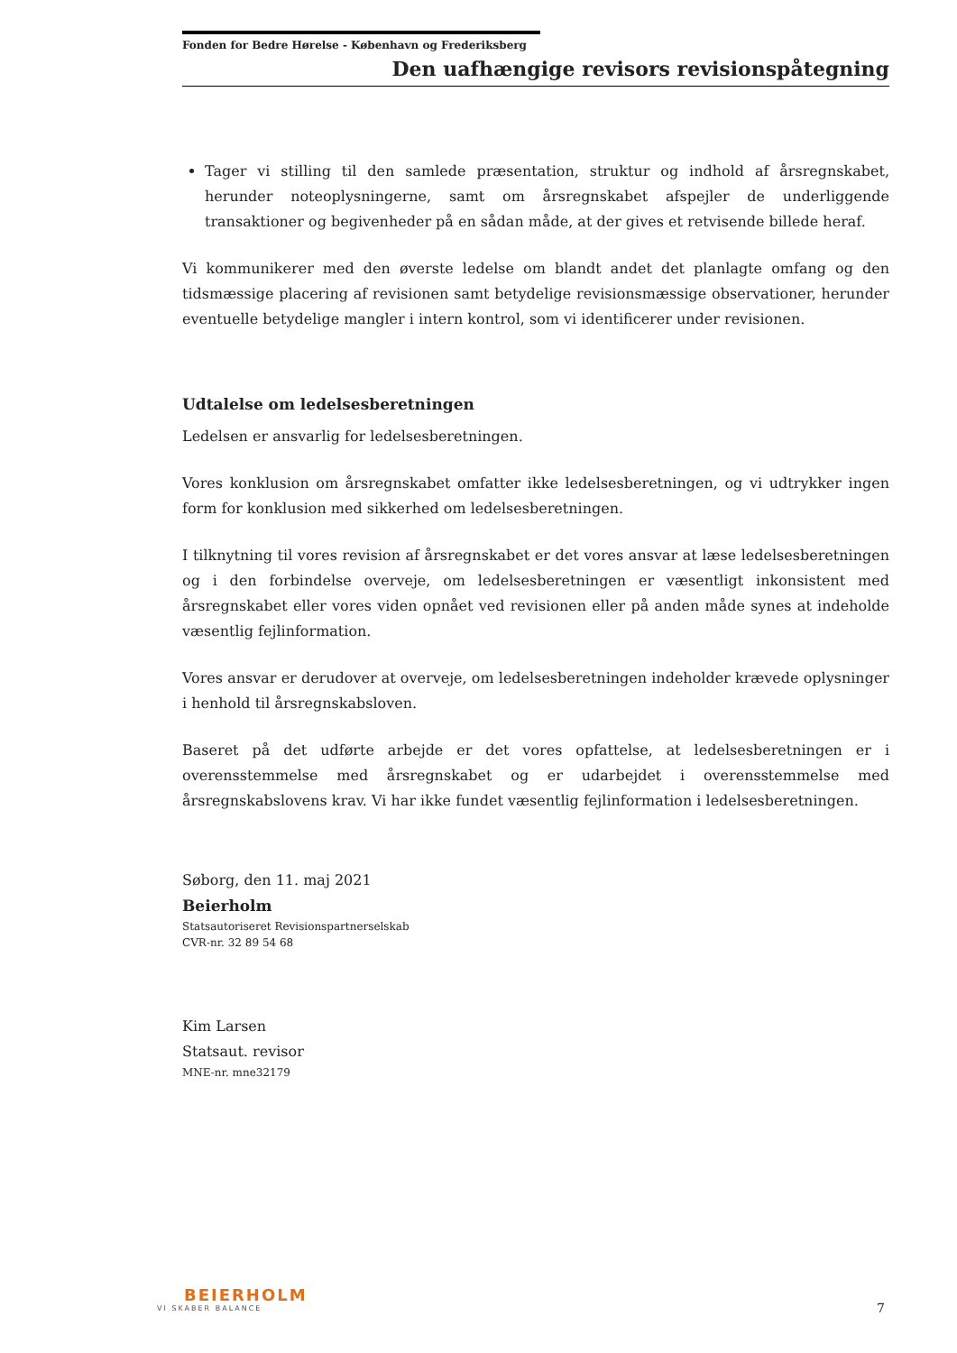Fonden for Bedre Hørelse - København og Frederiksberg
Den uafhængige revisors revisionspåtegning
Tager vi stilling til den samlede præsentation, struktur og indhold af årsregnskabet, herunder noteoplysningerne, samt om årsregnskabet afspejler de underliggende transaktioner og begivenheder på en sådan måde, at der gives et retvisende billede heraf.
Vi kommunikerer med den øverste ledelse om blandt andet det planlagte omfang og den tidsmæssige placering af revisionen samt betydelige revisionsmæssige observationer, herunder eventuelle betydelige mangler i intern kontrol, som vi identificerer under revisionen.
Udtalelse om ledelsesberetningen
Ledelsen er ansvarlig for ledelsesberetningen.
Vores konklusion om årsregnskabet omfatter ikke ledelsesberetningen, og vi udtrykker ingen form for konklusion med sikkerhed om ledelsesberetningen.
I tilknytning til vores revision af årsregnskabet er det vores ansvar at læse ledelsesberetningen og i den forbindelse overveje, om ledelsesberetningen er væsentligt inkonsistent med årsregnskabet eller vores viden opnået ved revisionen eller på anden måde synes at indeholde væsentlig fejlinformation.
Vores ansvar er derudover at overveje, om ledelsesberetningen indeholder krævede oplysninger i henhold til årsregnskabsloven.
Baseret på det udførte arbejde er det vores opfattelse, at ledelsesberetningen er i overensstemmelse med årsregnskabet og er udarbejdet i overensstemmelse med årsregnskabslovens krav. Vi har ikke fundet væsentlig fejlinformation i ledelsesberetningen.
Søborg, den 11. maj 2021
Beierholm
Statsautoriseret Revisionspartnerselskab
CVR-nr. 32 89 54 68
Kim Larsen
Statsaut. revisor
MNE-nr. mne32179
BEIERHOLM
VI SKABER BALANCE
7